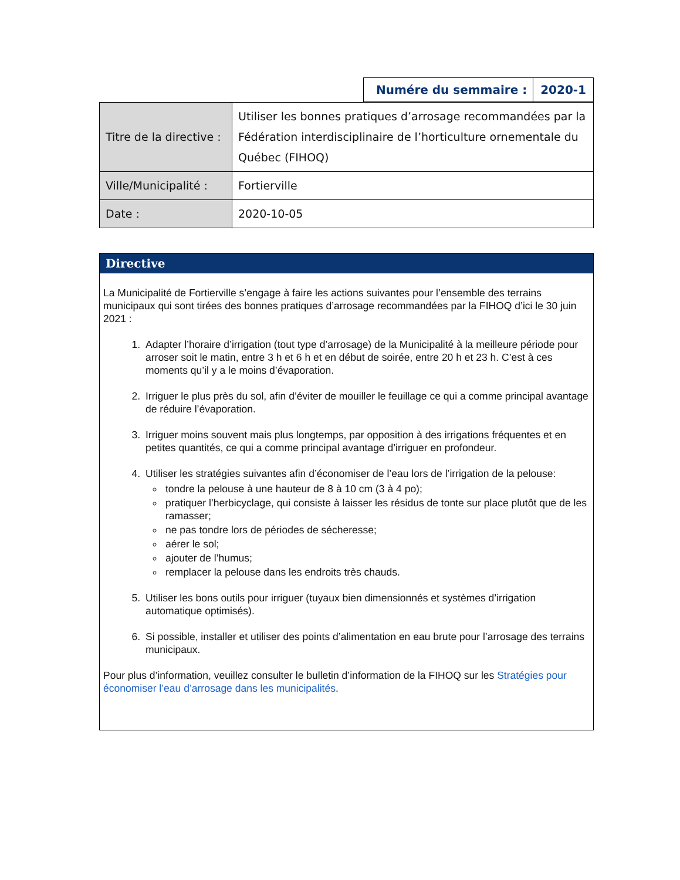| Numére du semmaire : | 2020-1 |
| Titre de la directive : | Utiliser les bonnes pratiques d’arrosage recommandées par la Fédération interdisciplinaire de l’horticulture ornementale du Québec (FIHOQ) |
| Ville/Municipalité : | Fortierville |
| Date : | 2020-10-05 |
Directive
La Municipalité de Fortierville s’engage à faire les actions suivantes pour l’ensemble des terrains municipaux qui sont tirées des bonnes pratiques d’arrosage recommandées par la FIHOQ d’ici le 30 juin 2021 :
1. Adapter l’horaire d’irrigation (tout type d’arrosage) de la Municipalité à la meilleure période pour arroser soit le matin, entre 3 h et 6 h et en début de soirée, entre 20 h et 23 h. C’est à ces moments qu’il y a le moins d’évaporation.
2. Irriguer le plus près du sol, afin d’éviter de mouiller le feuillage ce qui a comme principal avantage de réduire l’évaporation.
3. Irriguer moins souvent mais plus longtemps, par opposition à des irrigations fréquentes et en petites quantités, ce qui a comme principal avantage d’irriguer en profondeur.
4. Utiliser les stratégies suivantes afin d’économiser de l’eau lors de l’irrigation de la pelouse:
tondre la pelouse à une hauteur de 8 à 10 cm (3 à 4 po);
pratiquer l’herbicyclage, qui consiste à laisser les résidus de tonte sur place plutôt que de les ramasser;
ne pas tondre lors de périodes de sécheresse;
aérer le sol;
ajouter de l’humus;
remplacer la pelouse dans les endroits très chauds.
5. Utiliser les bons outils pour irriguer (tuyaux bien dimensionnés et systèmes d’irrigation automatique optimisés).
6. Si possible, installer et utiliser des points d’alimentation en eau brute pour l’arrosage des terrains municipaux.
Pour plus d’information, veuillez consulter le bulletin d’information de la FIHOQ sur les Stratégies pour économiser l’eau d’arrosage dans les municipalités.